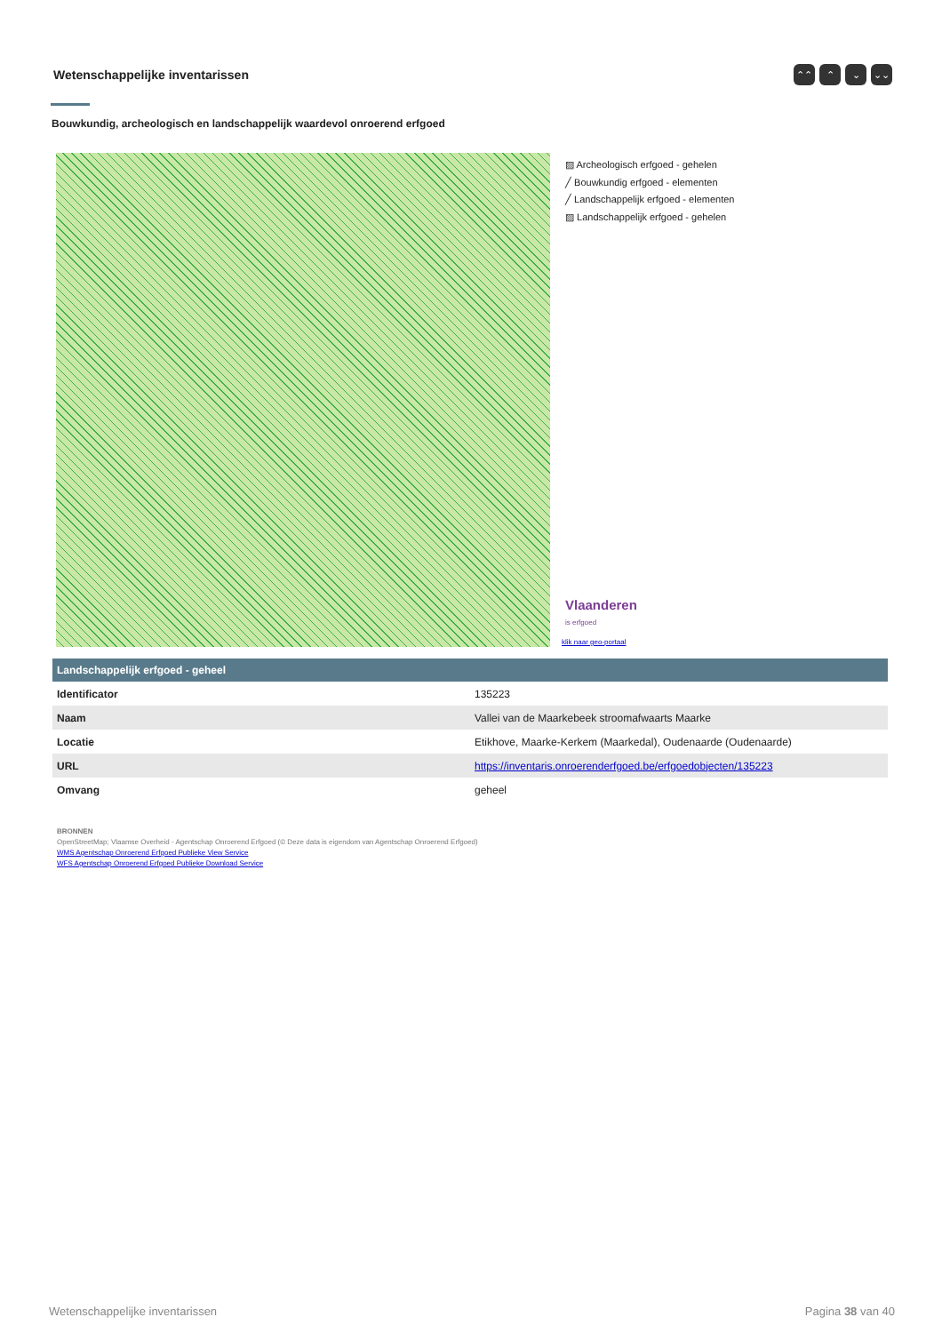Wetenschappelijke inventarissen
⌃⌃ ⌃ ⌄ ⌄⌄
Bouwkundig, archeologisch en landschappelijk waardevol onroerend erfgoed
▨ Archeologisch erfgoed - gehelen
╱ Bouwkundig erfgoed - elementen
╱ Landschappelijk erfgoed - elementen
▨ Landschappelijk erfgoed - gehelen
Vlaanderen
is erfgoed
klik naar geo-portaal
| Landschappelijk erfgoed - geheel | |
| --- | --- |
| Identificator | 135223 |
| Naam | Vallei van de Maarkebeek stroomafwaarts Maarke |
| Locatie | Etikhove, Maarke-Kerkem (Maarkedal), Oudenaarde (Oudenaarde) |
| URL | https://inventaris.onroerenderfgoed.be/erfgoedobjecten/135223 |
| Omvang | geheel |
BRONNEN
OpenStreetMap; Vlaamse Overheid - Agentschap Onroerend Erfgoed (© Deze data is eigendom van Agentschap Onroerend Erfgoed)
WMS Agentschap Onroerend Erfgoed Publieke View Service
WFS Agentschap Onroerend Erfgoed Publieke Download Service
Wetenschappelijke inventarissen Pagina 38 van 40